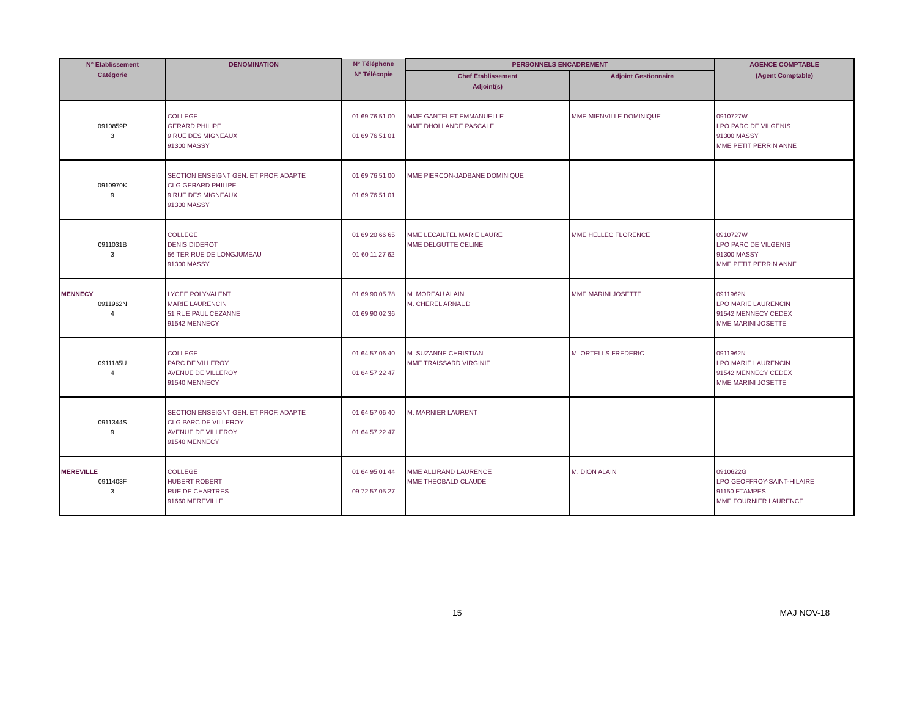| N° Etablissement Catégorie | DENOMINATION | N° Téléphone N° Télécopie | PERSONNELS ENCADREMENT | | AGENCE COMPTABLE |
| --- | --- | --- | --- | --- | --- |
| | | | Chef Etablissement Adjoint(s) | Adjoint Gestionnaire | (Agent Comptable) |
| 0910859P 3 | COLLEGE GERARD PHILIPE 9 RUE DES MIGNEAUX 91300 MASSY | 01 69 76 51 00 01 69 76 51 01 | MME GANTELET EMMANUELLE MME DHOLLANDE PASCALE | MME MIENVILLE DOMINIQUE | 0910727W LPO PARC DE VILGENIS 91300 MASSY MME PETIT PERRIN ANNE |
| 0910970K 9 | SECTION ENSEIGNT GEN. ET PROF. ADAPTE CLG GERARD PHILIPE 9 RUE DES MIGNEAUX 91300 MASSY | 01 69 76 51 00 01 69 76 51 01 | MME PIERCON-JADBANE DOMINIQUE | | |
| 0911031B 3 | COLLEGE DENIS DIDEROT 56 TER RUE DE LONGJUMEAU 91300 MASSY | 01 69 20 66 65 01 60 11 27 62 | MME LECAILTEL MARIE LAURE MME DELGUTTE CELINE | MME HELLEC FLORENCE | 0910727W LPO PARC DE VILGENIS 91300 MASSY MME PETIT PERRIN ANNE |
| MENNECY 0911962N 4 | LYCEE POLYVALENT MARIE LAURENCIN 51 RUE PAUL CEZANNE 91542 MENNECY | 01 69 90 05 78 01 69 90 02 36 | M. MOREAU ALAIN M. CHEREL ARNAUD | MME MARINI JOSETTE | 0911962N LPO MARIE LAURENCIN 91542 MENNECY CEDEX MME MARINI JOSETTE |
| 0911185U 4 | COLLEGE PARC DE VILLEROY AVENUE DE VILLEROY 91540 MENNECY | 01 64 57 06 40 01 64 57 22 47 | M. SUZANNE CHRISTIAN MME TRAISSARD VIRGINIE | M. ORTELLS FREDERIC | 0911962N LPO MARIE LAURENCIN 91542 MENNECY CEDEX MME MARINI JOSETTE |
| 0911344S 9 | SECTION ENSEIGNT GEN. ET PROF. ADAPTE CLG PARC DE VILLEROY AVENUE DE VILLEROY 91540 MENNECY | 01 64 57 06 40 01 64 57 22 47 | M. MARNIER LAURENT | | |
| MEREVILLE 0911403F 3 | COLLEGE HUBERT ROBERT RUE DE CHARTRES 91660 MEREVILLE | 01 64 95 01 44 09 72 57 05 27 | MME ALLIRAND LAURENCE MME THEOBALD CLAUDE | M. DION ALAIN | 0910622G LPO GEOFFROY-SAINT-HILAIRE 91150 ETAMPES MME FOURNIER LAURENCE |
15 MAJ NOV-18